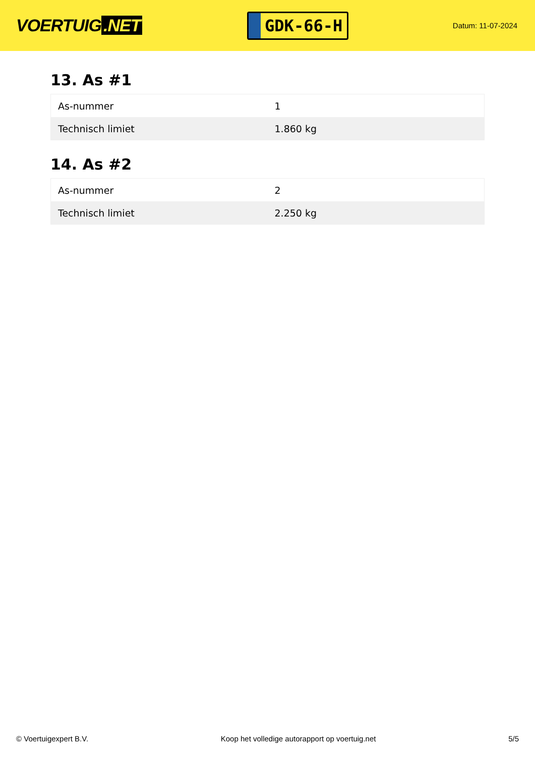VOERTUIG.NET
GDK-66-H
Datum: 11-07-2024
13. As #1
| As-nummer | 1 |
| Technisch limiet | 1.860 kg |
14. As #2
| As-nummer | 2 |
| Technisch limiet | 2.250 kg |
© Voertuigexpert B.V. Koop het volledige autorapport op voertuig.net 5/5